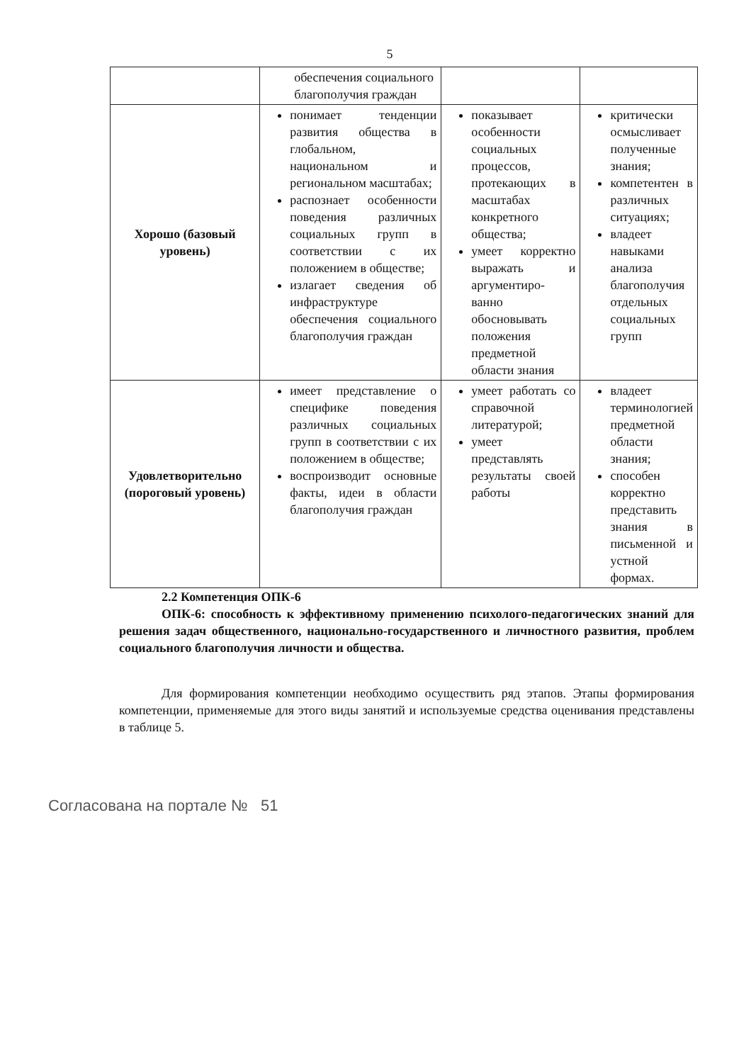5
| | обеспечения социального благополучия граждан | | |
| Хорошо (базовый уровень) | понимает тенденции развития общества в глобальном, национальном и региональном масштабах; распознает особенности поведения различных социальных групп в соответствии с их положением в обществе; излагает сведения об инфраструктуре обеспечения социального благополучия граждан | показывает особенности социальных процессов, протекающих в масштабах конкретного общества; умеет корректно выражать и аргументиро-ванно обосновывать положения предметной области знания | критически осмысливает полученные знания; компетентен в различных ситуациях; владеет навыками анализа благополучия отдельных социальных групп |
| Удовлетворительно (пороговый уровень) | имеет представление о специфике поведения различных социальных групп в соответствии с их положением в обществе; воспроизводит основные факты, идеи в области благополучия граждан | умеет работать со справочной литературой; умеет представлять результаты своей работы | владеет терминологией предметной области знания; способен корректно представить знания в письменной и устной формах. |
2.2 Компетенция ОПК-6
ОПК-6: способность к эффективному применению психолого-педагогических знаний для решения задач общественного, национально-государственного и личностного развития, проблем социального благополучия личности и общества.
Для формирования компетенции необходимо осуществить ряд этапов. Этапы формирования компетенции, применяемые для этого виды занятий и используемые средства оценивания представлены в таблице 5.
Согласована на портале № 51